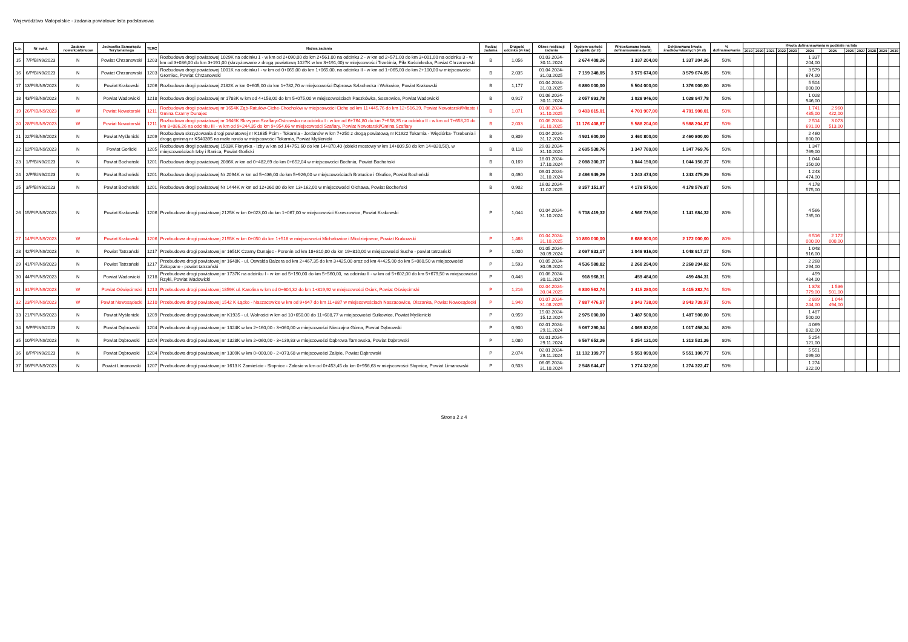Województwo Małopolskie - zadania powiatowe lista podstawowa
| L.p. | Nr ewid. | Zadanie nowe/kontynuow | Jednostka Samorządu Terytorialnego | TERC | Nazwa zadania | Rodzaj zadania | Długość odcinka (w km) | Okres realizacji zadania | Ogółem wartość projektu (w zł) | Wnioskowana kwota dofinansowania (w zł) | Deklarowana kwota środków własnych (w zł) | % dofinansowania | Kwota dofinansowania w podziale na lata | | | | | | | | | | | |
| --- | --- | --- | --- | --- | --- | --- | --- | --- | --- | --- | --- | --- | --- | --- | --- | --- | --- | --- | --- | --- | --- | --- | --- | --- |
| | | | | | | | | | | | | | 2019 | 2020 | 2021 | 2022 | 2023 | 2024 | 2025 | 2026 | 2027 | 2028 | 2029 | 2030 |
| 15 | 7/P/B/N9/2023 | N | Powiat Chrzanowski | 1203 | Rozbudowa drogi powiatowej 1029K na odcinku 1 - w km od 2+090,00 do km 2+561.00 na odcinku 2 - w km od 2+571.00 do km 3+001,00 na odcinku 3 - w km od 3+036,00 do km 3+191,00 (skrzyżowanie z drogą powiatową 1027K w km 3+191,00) w miejscowości Trzebinia, Piła Kościelecka, Powiat Chrzanowski | B | 1,056 | 01.03.2024-30.11.2024 | 2 674 408,26 | 1 337 204,00 | 1 337 204,26 | 50% | | | | | | 1 337 204,00 | | | | | | |
| 16 | 6/P/B/N9/2023 | N | Powiat Chrzanowski | 1203 | Rozbudowa drogi powiatowej 1001K na odcinku I - w km od 0+065,00 do km 1+065,00, na odcinku II - w km od 1+065,00 do km 2+100,00 w miejscowości Gromiec, Powiat Chrzanowski | B | 2,035 | 01.04.2024-31.03.2025 | 7 159 348,05 | 3 579 674,00 | 3 579 674,05 | 50% | | | | | | 3 579 674,00 | | | | | | |
| 17 | 13/P/B/N9/2023 | N | Powiat Krakowski | 1206 | Rozbudowa drogi powiatowej 2182K w km 0+605,00 do km 1+782,70 w miejscowości Dąbrowa Szlachecka i Wołowice, Powiat Krakowski | B | 1,177 | 01.04.2024-31.03.2025 | 6 880 000,00 | 5 504 000,00 | 1 376 000,00 | 80% | | | | | | 5 504 000,00 | | | | | | |
| 18 | 43/P/B/N9/2023 | N | Powiat Wadowicki | 1218 | Rozbudowa drogi powiatowej nr 1788K w km od 4+158,00 do km 5+075,00 w miejscowościach Paszkówka, Sosnowice, Powiat Wadowicki | B | 0,917 | 01.06.2024-30.11.2024 | 2 057 893,78 | 1 028 946,00 | 1 028 947,78 | 50% | | | | | | 1 028 946,00 | | | | | | |
| 19 | 26/P/B/N9/2023 | W | Powiat Nowotarski | 1211 | Rozbudowa drogi powiatowej nr 1654K Ząb-Ratułów-Ciche-Chochołów w miejscowości Ciche od km 11+445,76 do km 12+516,39, Powiat Nowotarski/Miasto i Gmina Czarny Dunajec | B | 1,071 | 01.06.2024-31.10.2025 | 9 403 815,01 | 4 701 907,00 | 4 701 908,01 | 50% | | | | | | 1 741 485,00 | 2 960 422,00 | | | | | |
| 20 | 28/P/B/N9/2023 | W | Powiat Nowotarski | 1211 | Rozbudowa drogi powiatowej nr 1646K Skrzypne-Szaflary-Ostrowsko na odcinku I - w km od 6+764,80 do km 7+658,35 na odcinku II - w km od 7+658,20 do km 8+086,26 na odcinku III - w km od 9+244,35 do km 9+954,66 w miejscowości Szaflary, Powiat Nowotarski/Gmina Szaflary | B | 2,033 | 01.06.2024-31.10.2025 | 11 176 408,87 | 5 588 204,00 | 5 588 204,87 | 50% | | | | | | 2 514 691,00 | 3 073 513,00 | | | | | |
| 21 | 22/P/B/N9/2023 | N | Powiat Myślenicki | 1209 | Rozbudowa skrzyżowania drogi powiatowej nr K1685 Pcim - Tokarnia - Jordanów w km 7+250 z drogą powiatową nr K1922 Tokarnia - Więciórka- Trzebunia i drogą gminną nr K540395 na małe rondo w miejscowości Tokarnia, Powiat Myślenicki | B | 0,309 | 01.04.2024-31.12.2024 | 4 921 600,00 | 2 460 800,00 | 2 460 800,00 | 50% | | | | | | 2 460 800,00 | | | | | | |
| 22 | 12/P/B/N9/2023 | N | Powiat Gorlicki | 1205 | Rozbudowa drogi powiatowej 1503K Florynka - Izby w km od 14+751,60 do km 14+870,40 (obiekt mostowy w km 14+809,50 do km 14+820,50), w miejscowościach Izby i Banica, Powiat Gorlicki | B | 0,118 | 29.03.2024-31.10.2024 | 2 695 538,76 | 1 347 769,00 | 1 347 769,76 | 50% | | | | | | 1 347 769,00 | | | | | | |
| 23 | 1/P/B/N9/2023 | N | Powiat Bocheński | 1201 | Rozbudowa drogi powiatowej 2086K w km od 0+482,69 do km 0+652,04 w miejscowości Bochnia, Powiat Bocheński | B | 0,169 | 18.01.2024-17.10.2024 | 2 088 300,37 | 1 044 150,00 | 1 044 150,37 | 50% | | | | | | 1 044 150,00 | | | | | | |
| 24 | 2/P/B/N9/2023 | N | Powiat Bocheński | 1201 | Rozbudowa drogi powiatowej Nr 2094K w km od 5+436,00 do km 5+926,00 w miejscowościach Bratucice i Okulice, Powiat Bocheński | B | 0,490 | 09.01.2024-31.10.2024 | 2 486 949,29 | 1 243 474,00 | 1 243 475,29 | 50% | | | | | | 1 243 474,00 | | | | | | |
| 25 | 3/P/B/N9/2023 | N | Powiat Bocheński | 1201 | Rozbudowa drogi powiatowej Nr 1444K w km od 12+260,00 do km 13+162,00 w miejscowości Olchawa, Powiat Bocheński | B | 0,902 | 16.02.2024-11.02.2025 | 8 357 151,87 | 4 178 575,00 | 4 178 576,87 | 50% | | | | | | 4 178 575,00 | | | | | | |
| 26 | 15/P/P/N9/2023 | N | Powiat Krakowski | 1206 | Przebudowa drogi powiatowej 2125K w km 0+023,00 do km 1+067,00 w miejscowości Krzeszowice, Powiat Krakowski | P | 1,044 | 01.04.2024-31.10.2024 | 5 708 419,32 | 4 566 735,00 | 1 141 684,32 | 80% | | | | | | 4 566 735,00 | | | | | | |
| 27 | 14/P/P/N9/2023 | W | Powiat Krakowski | 1206 | Przebudowa drogi powiatowej 2155K w km 0+050 do km 1+518 w miejscowości Michałowice i Młodziejowce, Powiat Krakowski | P | 1,468 | 01.04.2024-31.10.2025 | 10 860 000,00 | 8 688 000,00 | 2 172 000,00 | 80% | | | | | | 6 516 000,00 | 2 172 000,00 | | | | | |
| 28 | 42/P/P/N9/2023 | N | Powiat Tatrzański | 1217 | Przebudowa drogi powiatowej nr 1651K Czarny Dunajec - Poronin od km 18+810,00 do km 19+810,00 w miejscowości Suche - powiat tatrzański | P | 1,000 | 01.05.2024-30.09.2024 | 2 097 833,17 | 1 048 916,00 | 1 048 917,17 | 50% | | | | | | 1 048 916,00 | | | | | | |
| 29 | 41/P/P/N9/2023 | N | Powiat Tatrzański | 1217 | Przebudowa drogi powiatowej nr 1648K - ul. Oswalda Balzera od km 2+467,35 do km 3+425,00 oraz od km 4+425,00 do km 5+060,50 w miejscowości Zakopane - powiat tatrzański | P | 1,593 | 01.05.2024-30.09.2024 | 4 536 588,82 | 2 268 294,00 | 2 268 294,82 | 50% | | | | | | 2 268 294,00 | | | | | | |
| 30 | 44/P/P/N9/2023 | N | Powiat Wadowicki | 1218 | Przebudowa drogi powiatowej nr 1737K na odcinku I - w km od 5+190,00 do km 5+560,00, na odcinku II - w km od 5+602,00 do km 5+679,50 w miejscowości Rzyki, Powiat Wadowicki | P | 0,448 | 01.06.2024-30.11.2024 | 918 968,31 | 459 484,00 | 459 484,31 | 50% | | | | | | 459 484,00 | | | | | | |
| 31 | 31/P/P/N9/2023 | W | Powiat Oświęcimski | 1213 | Przebudowa drogi powiatowej 1859K ul. Karolina w km od 0+604,32 do km 1+819,92 w miejscowości Osiek, Powiat Oświęcimski | P | 1,216 | 02.04.2024-30.04.2025 | 6 830 562,74 | 3 415 280,00 | 3 415 282,74 | 50% | | | | | | 1 878 779,00 | 1 536 501,00 | | | | | |
| 32 | 23/P/P/N9/2023 | W | Powiat Nowosądecki | 1210 | Przebudowa drogi powiatowej 1542 K Łącko - Naszacowice w km od 9+947 do km 11+887 w miejscowościach Naszacowice, Olszanka, Powiat Nowosądecki | P | 1,940 | 01.07.2024-31.08.2025 | 7 887 476,57 | 3 943 738,00 | 3 943 738,57 | 50% | | | | | | 2 899 244,00 | 1 044 494,00 | | | | | |
| 33 | 21/P/P/N9/2023 | N | Powiat Myślenicki | 1209 | Przebudowa drogi powiatowej nr K1935 - ul. Wolności w km od 10+650.00 do 11+608,77 w miejscowości Sułkowice, Powiat Myślenicki | P | 0,959 | 15.03.2024-15.12.2024 | 2 975 000,00 | 1 487 500,00 | 1 487 500,00 | 50% | | | | | | 1 487 500,00 | | | | | | |
| 34 | 9/P/P/N9/2023 | N | Powiat Dąbrowski | 1204 | Przebudowa drogi powiatowej nr 1324K w km 2+160,00 - 3+060,00 w miejscowości Nieczajna Górna, Powiat Dąbrowski | P | 0,900 | 02.01.2024-29.11.2024 | 5 087 290,34 | 4 069 832,00 | 1 017 458,34 | 80% | | | | | | 4 069 832,00 | | | | | | |
| 35 | 10/P/P/N9/2023 | N | Powiat Dąbrowski | 1204 | Przebudowa drogi powiatowej nr 1328K w km 2+060,00 - 3+139,83 w miejscowości Dąbrowa Tarnowska, Powiat Dąbrowski | P | 1,080 | 02.01.2024-29.11.2024 | 6 567 652,26 | 5 254 121,00 | 1 313 531,26 | 80% | | | | | | 5 254 121,00 | | | | | | |
| 36 | 8/P/P/N9/2023 | N | Powiat Dąbrowski | 1204 | Przebudowa drogi powiatowej nr 1309K w km 0+000,00 - 2+073,68 w miejscowości Zalipie, Powiat Dąbrowski | P | 2,074 | 02.01.2024-29.11.2024 | 11 102 199,77 | 5 551 099,00 | 5 551 100,77 | 50% | | | | | | 5 551 099,00 | | | | | | |
| 37 | 16/P/P/N9/2023 | N | Powiat Limanowski | 1207 | Przebudowa drogi powiatowej nr 1613 K Zamieście - Słopnice - Zalesie w km od 0+453,45 do km 0+956,63 w miejscowości Słopnice, Powiat Limanowski | P | 0,503 | 06.05.2024-31.10.2024 | 2 548 644,47 | 1 274 322,00 | 1 274 322,47 | 50% | | | | | | 1 274 322,00 | | | | | | |
Strona 2 z 4